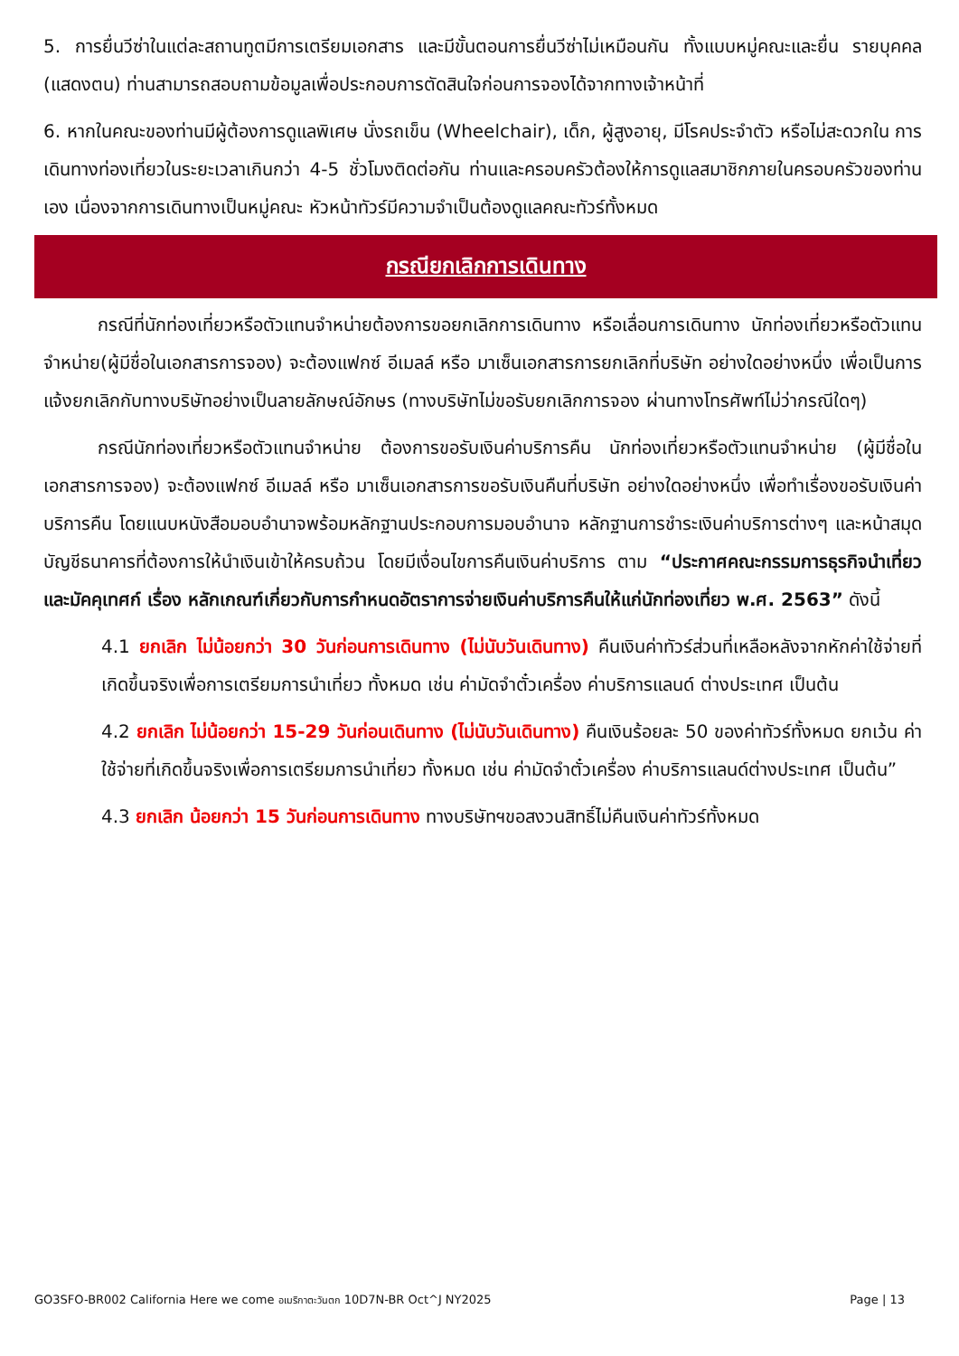5. การยื่นวีซ่าในแต่ละสถานทูตมีการเตรียมเอกสาร และมีขั้นตอนการยื่นวีซ่าไม่เหมือนกัน ทั้งแบบหมู่คณะและยื่น รายบุคคล (แสดงตน) ท่านสามารถสอบถามข้อมูลเพื่อประกอบการตัดสินใจก่อนการจองได้จากทางเจ้าหน้าที่
6. หากในคณะของท่านมีผู้ต้องการดูแลพิเศษ นั่งรถเข็น (Wheelchair), เด็ก, ผู้สูงอายุ, มีโรคประจำตัว หรือไม่สะดวกใน การเดินทางท่องเที่ยวในระยะเวลาเกินกว่า 4-5 ชั่วโมงติดต่อกัน ท่านและครอบครัวต้องให้การดูแลสมาชิกภายในครอบครัวของท่านเอง เนื่องจากการเดินทางเป็นหมู่คณะ หัวหน้าทัวร์มีความจำเป็นต้องดูแลคณะทัวร์ทั้งหมด
กรณียกเลิกการเดินทาง
กรณีที่นักท่องเที่ยวหรือตัวแทนจำหน่ายต้องการขอยกเลิกการเดินทาง หรือเลื่อนการเดินทาง นักท่องเที่ยวหรือตัวแทนจำหน่าย(ผู้มีชื่อในเอกสารการจอง) จะต้องแฟกซ์ อีเมลล์ หรือ มาเซ็นเอกสารการยกเลิกที่บริษัท อย่างใดอย่างหนึ่ง เพื่อเป็นการแจ้งยกเลิกกับทางบริษัทอย่างเป็นลายลักษณ์อักษร (ทางบริษัทไม่ขอรับยกเลิกการจอง ผ่านทางโทรศัพท์ไม่ว่ากรณีใดๆ)
กรณีนักท่องเที่ยวหรือตัวแทนจำหน่าย ต้องการขอรับเงินค่าบริการคืน นักท่องเที่ยวหรือตัวแทนจำหน่าย (ผู้มีชื่อในเอกสารการจอง) จะต้องแฟกซ์ อีเมลล์ หรือ มาเซ็นเอกสารการขอรับเงินคืนที่บริษัท อย่างใดอย่างหนึ่ง เพื่อทำเรื่องขอรับเงินค่าบริการคืน โดยแนบหนังสือมอบอำนาจพร้อมหลักฐานประกอบการมอบอำนาจ หลักฐานการชำระเงินค่าบริการต่างๆ และหน้าสมุดบัญชีธนาคารที่ต้องการให้นำเงินเข้าให้ครบถ้วน โดยมีเงื่อนไขการคืนเงินค่าบริการ ตาม “ประกาศคณะกรรมการธุรกิจนำเที่ยวและมัคคุเทศก์ เรื่อง หลักเกณฑ์เกี่ยวกับการกำหนดอัตราการจ่ายเงินค่าบริการคืนให้แก่นักท่องเที่ยว พ.ศ. 2563” ดังนี้
4.1 ยกเลิก ไม่น้อยกว่า 30 วันก่อนการเดินทาง (ไม่นับวันเดินทาง) คืนเงินค่าทัวร์ส่วนที่เหลือหลังจากหักค่าใช้จ่ายที่เกิดขึ้นจริงเพื่อการเตรียมการนำเที่ยว ทั้งหมด เช่น ค่ามัดจำตั๋วเครื่อง ค่าบริการแลนด์ ต่างประเทศ เป็นต้น
4.2 ยกเลิก ไม่น้อยกว่า 15-29 วันก่อนเดินทาง (ไม่นับวันเดินทาง) คืนเงินร้อยละ 50 ของค่าทัวร์ทั้งหมด ยกเว้น ค่าใช้จ่ายที่เกิดขึ้นจริงเพื่อการเตรียมการนำเที่ยว ทั้งหมด เช่น ค่ามัดจำตั๋วเครื่อง ค่าบริการแลนด์ต่างประเทศ เป็นต้น”
4.3 ยกเลิก น้อยกว่า 15 วันก่อนการเดินทาง ทางบริษัทฯขอสงวนสิทธิ์ไม่คืนเงินค่าทัวร์ทั้งหมด
GO3SFO-BR002 California Here we come อเมริกาตะวันตก 10D7N-BR Oct^J NY2025 Page | 13